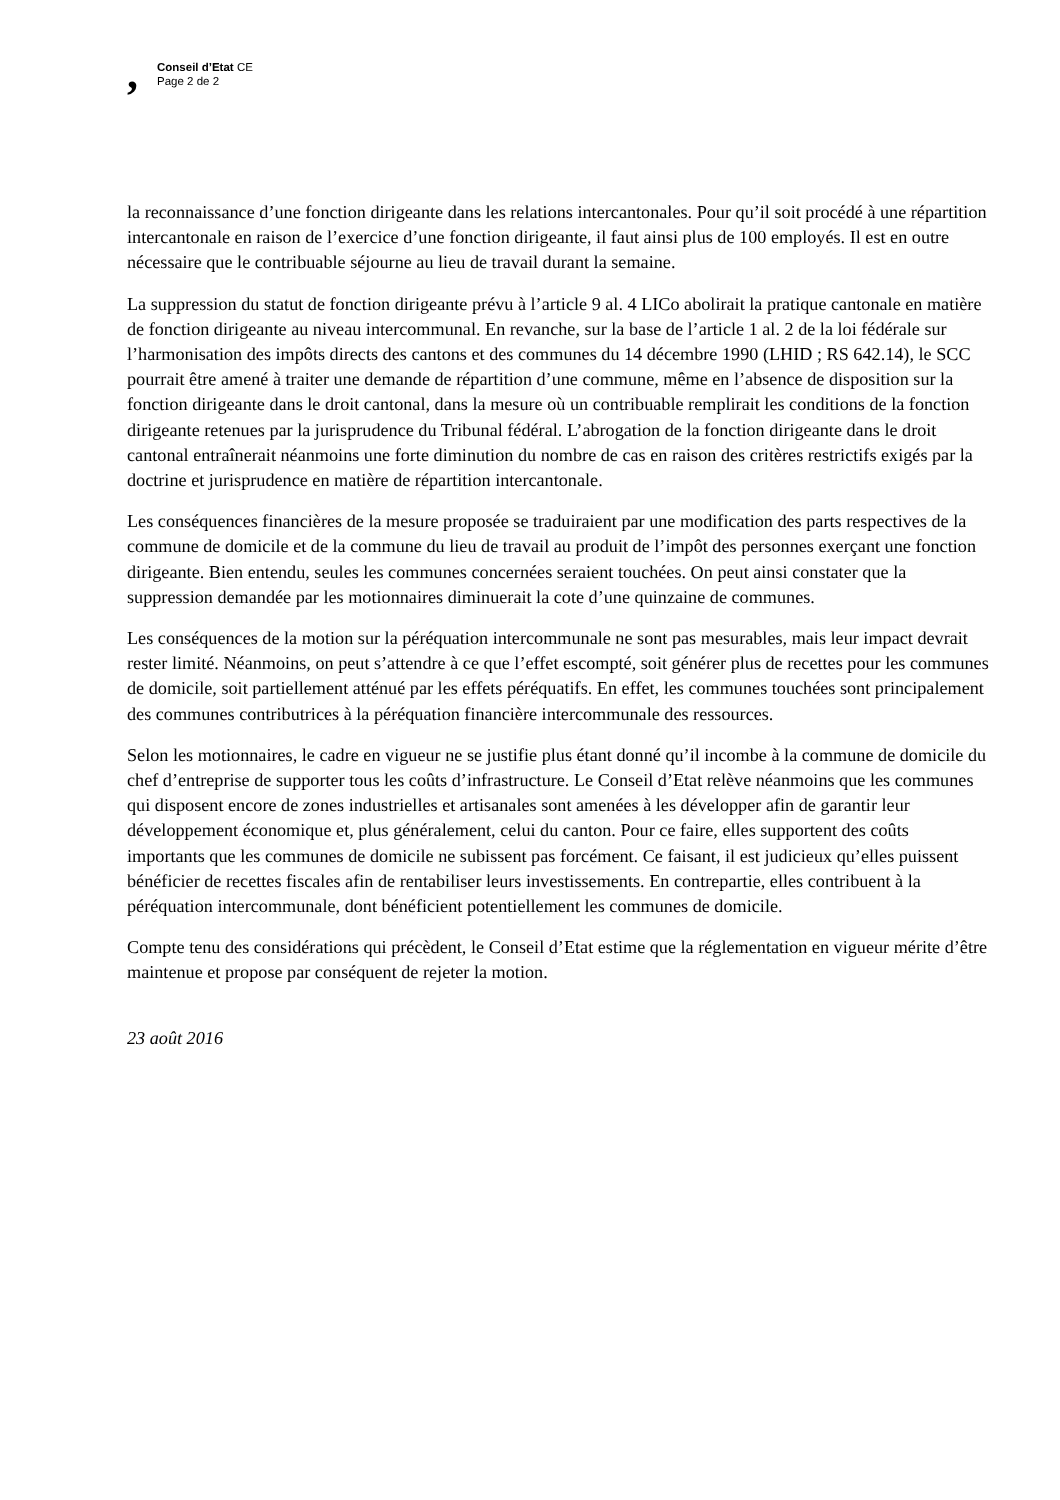,
Conseil d’Etat CE
Page 2 de 2
la reconnaissance d’une fonction dirigeante dans les relations intercantonales. Pour qu’il soit procédé à une répartition intercantonale en raison de l’exercice d’une fonction dirigeante, il faut ainsi plus de 100 employés. Il est en outre nécessaire que le contribuable séjourne au lieu de travail durant la semaine.
La suppression du statut de fonction dirigeante prévu à l’article 9 al. 4 LICo abolirait la pratique cantonale en matière de fonction dirigeante au niveau intercommunal. En revanche, sur la base de l’article 1 al. 2 de la loi fédérale sur l’harmonisation des impôts directs des cantons et des communes du 14 décembre 1990 (LHID ; RS 642.14), le SCC pourrait être amené à traiter une demande de répartition d’une commune, même en l’absence de disposition sur la fonction dirigeante dans le droit cantonal, dans la mesure où un contribuable remplirait les conditions de la fonction dirigeante retenues par la jurisprudence du Tribunal fédéral. L’abrogation de la fonction dirigeante dans le droit cantonal entraînerait néanmoins une forte diminution du nombre de cas en raison des critères restrictifs exigés par la doctrine et jurisprudence en matière de répartition intercantonale.
Les conséquences financières de la mesure proposée se traduiraient par une modification des parts respectives de la commune de domicile et de la commune du lieu de travail au produit de l’impôt des personnes exerçant une fonction dirigeante. Bien entendu, seules les communes concernées seraient touchées. On peut ainsi constater que la suppression demandée par les motionnaires diminuerait la cote d’une quinzaine de communes.
Les conséquences de la motion sur la péréquation intercommunale ne sont pas mesurables, mais leur impact devrait rester limité. Néanmoins, on peut s’attendre à ce que l’effet escompté, soit générer plus de recettes pour les communes de domicile, soit partiellement atténué par les effets péréquatifs. En effet, les communes touchées sont principalement des communes contributrices à la péréquation financière intercommunale des ressources.
Selon les motionnaires, le cadre en vigueur ne se justifie plus étant donné qu’il incombe à la commune de domicile du chef d’entreprise de supporter tous les coûts d’infrastructure. Le Conseil d’Etat relève néanmoins que les communes qui disposent encore de zones industrielles et artisanales sont amenées à les développer afin de garantir leur développement économique et, plus généralement, celui du canton. Pour ce faire, elles supportent des coûts importants que les communes de domicile ne subissent pas forcément. Ce faisant, il est judicieux qu’elles puissent bénéficier de recettes fiscales afin de rentabiliser leurs investissements. En contrepartie, elles contribuent à la péréquation intercommunale, dont bénéficient potentiellement les communes de domicile.
Compte tenu des considérations qui précèdent, le Conseil d’Etat estime que la réglementation en vigueur mérite d’être maintenue et propose par conséquent de rejeter la motion.
23 août 2016